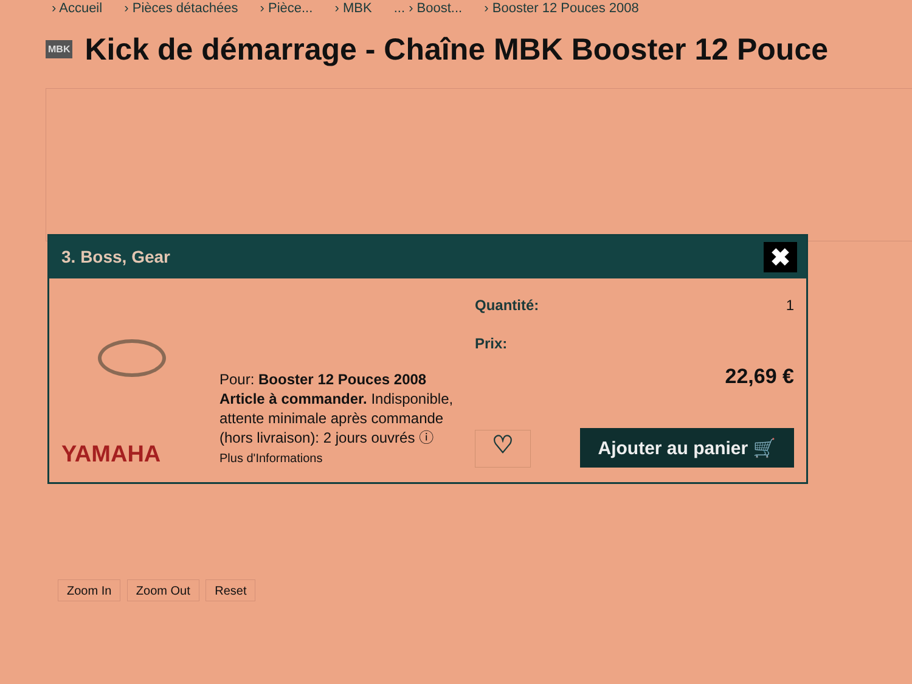› Accueil › Pièces détachées › Pièce... › MBK ... › Boost... › Booster 12 Pouces 2008
MBK Kick de démarrage - Chaîne MBK Booster 12 Pouce
3. Boss, Gear ✖
YAMAHA
Pour: Booster 12 Pouces 2008
Article à commander. Indisponible, attente minimale après commande (hors livraison): 2 jours ouvrés ⓘ
Plus d'Informations
Quantité: 1
Prix:
22,69 €
♡ Ajouter au panier 🛒
Zoom In Zoom Out Reset